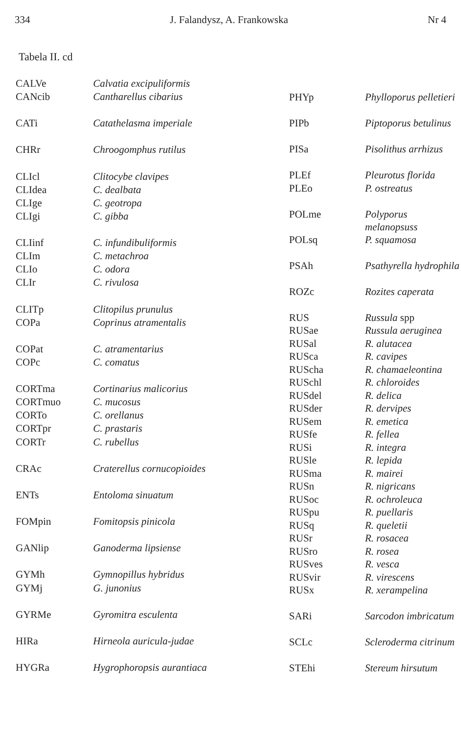334 J. Falandysz, A. Frankowska Nr 4
Tabela II. cd
| CALVe | Calvatia excipuliformis |
| CANcib | Cantharellus cibarius |
| CATi | Catathelasma imperiale |
| CHRr | Chroogomphus rutilus |
| CLIcl | Clitocybe clavipes |
| CLIdea | C. dealbata |
| CLIge | C. geotropa |
| CLIgi | C. gibba |
| CLIinf | C. infundibuliformis |
| CLIm | C. metachroa |
| CLIo | C. odora |
| CLIr | C. rivulosa |
| CLITp | Clitopilus prunulus |
| COPa | Coprinus atramentalis |
| COPat | C. atramentarius |
| COPc | C. comatus |
| CORTma | Cortinarius malicorius |
| CORTmuo | C. mucosus |
| CORTo | C. orellanus |
| CORTpr | C. prastaris |
| CORTr | C. rubellus |
| CRAc | Craterellus cornucopioides |
| ENTs | Entoloma sinuatum |
| FOMpin | Fomitopsis pinicola |
| GANlip | Ganoderma lipsiense |
| GYMh | Gymnopillus hybridus |
| GYMj | G. junonius |
| GYRMe | Gyromitra esculenta |
| HIRa | Hirneola auricula-judae |
| HYGRa | Hygrophoropsis aurantiaca |
| PHYp | Phylloporus pelletieri |
| PIPb | Piptoporus betulinus |
| PISa | Pisolithus arrhizus |
| PLEf | Pleurotus florida |
| PLEo | P. ostreatus |
| POLme | Polyporus melanopsuss |
| POLsq | P. squamosa |
| PSAh | Psathyrella hydrophila |
| ROZc | Rozites caperata |
| RUS | Russula spp |
| RUSae | Russula aeruginea |
| RUSal | R. alutacea |
| RUSca | R. cavipes |
| RUScha | R. chamaeleontina |
| RUSchl | R. chloroides |
| RUSdel | R. delica |
| RUSder | R. dervipes |
| RUSem | R. emetica |
| RUSfe | R. fellea |
| RUSi | R. integra |
| RUSle | R. lepida |
| RUSma | R. mairei |
| RUSn | R. nigricans |
| RUSoc | R. ochroleuca |
| RUSpu | R. puellaris |
| RUSq | R. queletii |
| RUSr | R. rosacea |
| RUSro | R. rosea |
| RUSves | R. vesca |
| RUSvir | R. virescens |
| RUSx | R. xerampelina |
| SARi | Sarcodon imbricatum |
| SCLc | Scleroderma citrinum |
| STEhi | Stereum hirsutum |